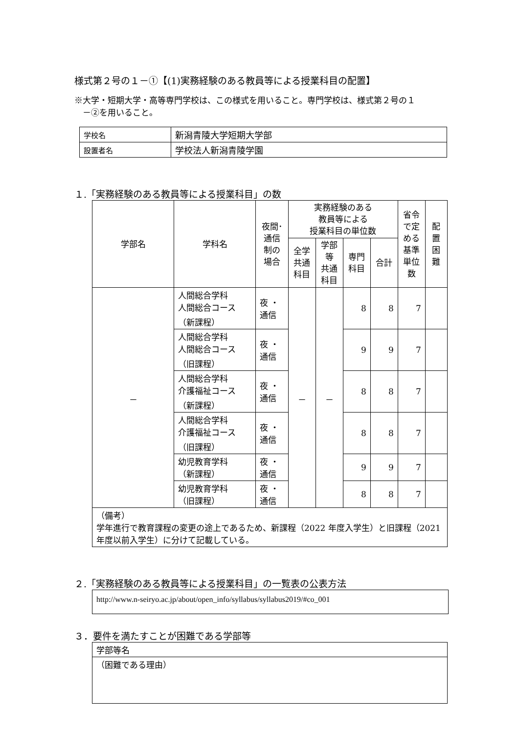様式第２号の１－①【(1)実務経験のある教員等による授業科目の配置】
※大学・短期大学・高等専門学校は、この様式を用いること。専門学校は、様式第２号の１
　－②を用いること。
| 学校名 | 新潟青陵大学短期大学部 |
| 設置者名 | 学校法人新潟青陵学園 |
１.「実務経験のある教員等による授業科目」の数
| 学部名 | 学科名 | 夜間･ 通信 制の 場合 | 実務経験のある 教員等による 授業科目の単位数 | | | | 省令 で定 める 基準 単位 数 | 配 置 困 難 |
| --- | --- | --- | --- | --- | --- | --- | --- | --- |
| | | | 全学 共通 科目 | 学部 等 共通 科目 | 専門 科目 | 合計 | | |
| － | 人間総合学科 人間総合コース （新課程） | 夜 ・ 通信 | － | － | 8 | 8 | 7 | |
| | 人間総合学科 人間総合コース （旧課程） | 夜 ・ 通信 | | | 9 | 9 | 7 | |
| | 人間総合学科 介護福祉コース （新課程） | 夜 ・ 通信 | | | 8 | 8 | 7 | |
| | 人間総合学科 介護福祉コース （旧課程） | 夜 ・ 通信 | | | 8 | 8 | 7 | |
| | 幼児教育学科 （新課程） | 夜 ・ 通信 | | | 9 | 9 | 7 | |
| | 幼児教育学科 （旧課程） | 夜 ・ 通信 | | | 8 | 8 | 7 | |
| （備考） 学年進行で教育課程の変更の途上であるため、新課程（2022 年度入学生）と旧課程（2021 年度以前入学生）に分けて記載している。 | | | | | | | | |
２.「実務経験のある教員等による授業科目」の一覧表の公表方法
http://www.n-seiryo.ac.jp/about/open_info/syllabus/syllabus2019/#co_001
３．要件を満たすことが困難である学部等
| 学部等名 |
| （困難である理由） |